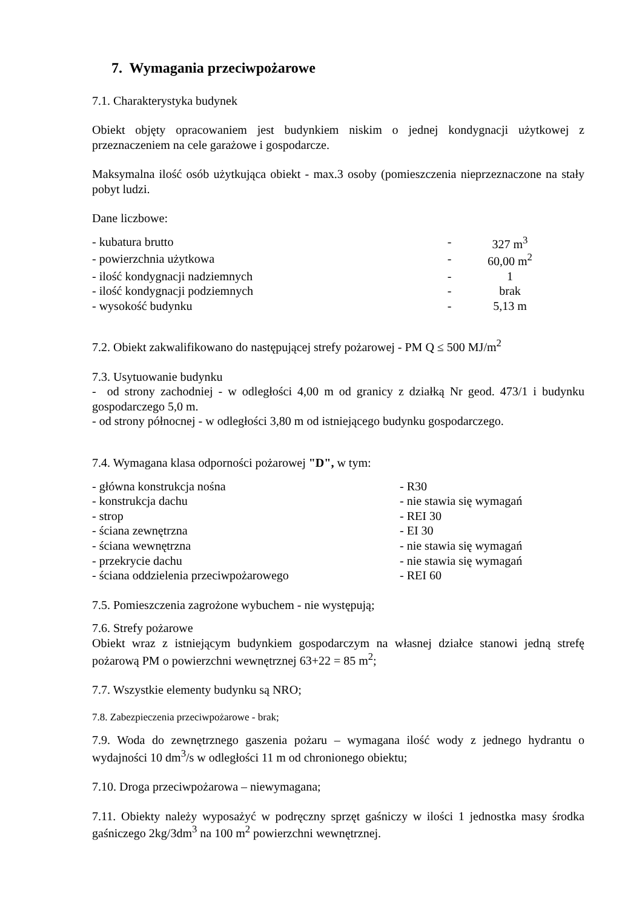7. Wymagania przeciwpożarowe
7.1. Charakterystyka budynek
Obiekt objęty opracowaniem jest budynkiem niskim o jednej kondygnacji użytkowej z przeznaczeniem na cele garażowe i gospodarcze.
Maksymalna ilość osób użytkująca obiekt - max.3 osoby (pomieszczenia nieprzeznaczone na stały pobyt ludzi.
Dane liczbowe:
| - kubatura brutto | - | 327 m<sup>3</sup> | |
| - powierzchnia użytkowa | - | 60,00 m<sup>2</sup> | |
| - ilość kondygnacji nadziemnych | - | 1 | |
| - ilość kondygnacji podziemnych | - | brak | |
| - wysokość budynku | - | 5,13 m | |
7.2. Obiekt zakwalifikowano do następującej strefy pożarowej - PM Q ≤ 500 MJ/m<sup>2</sup>
7.3. Usytuowanie budynku
- od strony zachodniej - w odległości 4,00 m od granicy z działką Nr geod. 473/1 i budynku gospodarczego 5,0 m.
- od strony północnej - w odległości 3,80 m od istniejącego budynku gospodarczego.
7.4. Wymagana klasa odporności pożarowej "D", w tym:
| - główna konstrukcja nośna | - R30 |
| - konstrukcja dachu | - nie stawia się wymagań |
| - strop | - REI 30 |
| - ściana zewnętrzna | - EI 30 |
| - ściana wewnętrzna | - nie stawia się wymagań |
| - przekrycie dachu | - nie stawia się wymagań |
| - ściana oddzielenia przeciwpożarowego | - REI 60 |
7.5. Pomieszczenia zagrożone wybuchem - nie występują;
7.6. Strefy pożarowe
Obiekt wraz z istniejącym budynkiem gospodarczym na własnej działce stanowi jedną strefę pożarową PM o powierzchni wewnętrznej 63+22 = 85 m<sup>2</sup>;
7.7. Wszystkie elementy budynku są NRO;
7.8. Zabezpieczenia przeciwpożarowe - brak;
7.9. Woda do zewnętrznego gaszenia pożaru – wymagana ilość wody z jednego hydrantu o wydajności 10 dm<sup>3</sup>/s w odległości 11 m od chronionego obiektu;
7.10. Droga przeciwpożarowa – niewymagana;
7.11. Obiekty należy wyposażyć w podręczny sprzęt gaśniczy w ilości 1 jednostka masy środka gaśniczego 2kg/3dm<sup>3</sup> na 100 m<sup>2</sup> powierzchni wewnętrznej.